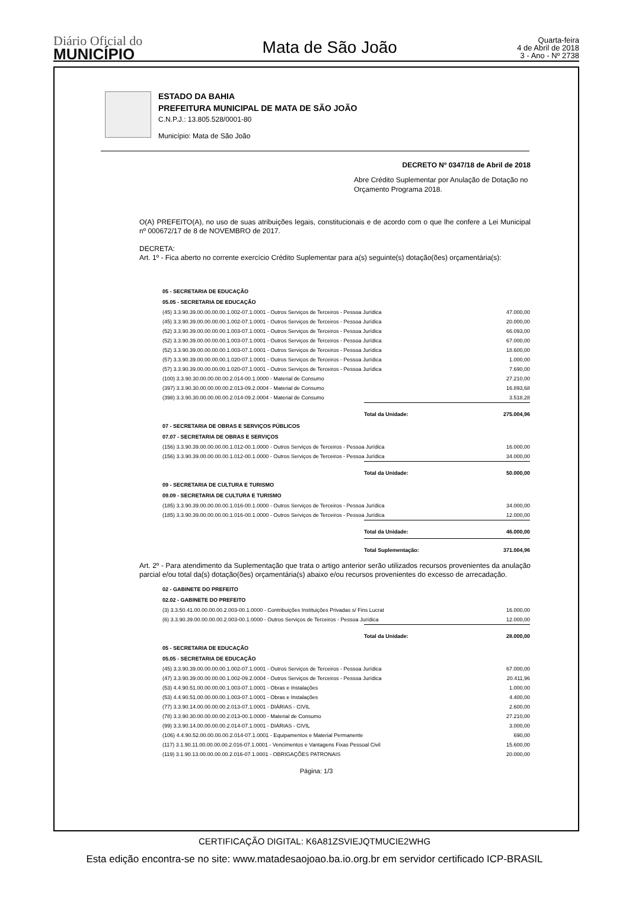Diário Oficial do
MUNICÍPIO
Mata de São João
Quarta-feira
4 de Abril de 2018
3 - Ano - Nº 2738
ESTADO DA BAHIA
PREFEITURA MUNICIPAL DE MATA DE SÃO JOÃO
C.N.P.J.: 13.805.528/0001-80
Município: Mata de São João
DECRETO Nº 0347/18 de Abril de 2018
Abre Crédito Suplementar por Anulação de Dotação no Orçamento Programa 2018.
O(A) PREFEITO(A), no uso de suas atribuições legais, constitucionais e de acordo com o que lhe confere a Lei Municipal nº 000672/17 de 8 de NOVEMBRO de 2017.
DECRETA:
Art. 1º - Fica aberto no corrente exercício Crédito Suplementar para a(s) seguinte(s) dotação(ões) orçamentária(s):
| 05 - SECRETARIA DE EDUCAÇÃO | | |
| 05.05 - SECRETARIA DE EDUCAÇÃO | | |
| (45) 3.3.90.39.00.00.00.00.1.002-07.1.0001 - Outros Serviços de Terceiros - Pessoa Jurídica | | 47.000,00 |
| (45) 3.3.90.39.00.00.00.00.1.002-07.1.0001 - Outros Serviços de Terceiros - Pessoa Jurídica | | 20.000,00 |
| (52) 3.3.90.39.00.00.00.00.1.003-07.1.0001 - Outros Serviços de Terceiros - Pessoa Jurídica | | 66.093,00 |
| (52) 3.3.90.39.00.00.00.00.1.003-07.1.0001 - Outros Serviços de Terceiros - Pessoa Jurídica | | 67.000,00 |
| (52) 3.3.90.39.00.00.00.00.1.003-07.1.0001 - Outros Serviços de Terceiros - Pessoa Jurídica | | 18.600,00 |
| (57) 3.3.90.39.00.00.00.00.1.020-07.1.0001 - Outros Serviços de Terceiros - Pessoa Jurídica | | 1.000,00 |
| (57) 3.3.90.39.00.00.00.00.1.020-07.1.0001 - Outros Serviços de Terceiros - Pessoa Jurídica | | 7.690,00 |
| (100) 3.3.90.30.00.00.00.00.2.014-00.1.0000 - Material de Consumo | | 27.210,00 |
| (397) 3.3.90.30.00.00.00.00.2.013-09.2.0004 - Material de Consumo | | 16.893,68 |
| (398) 3.3.90.30.00.00.00.00.2.014-09.2.0004 - Material de Consumo | | 3.518,28 |
| | Total da Unidade: | 275.004,96 |
| 07 - SECRETARIA DE OBRAS E SERVIÇOS PÚBLICOS | | |
| 07.07 - SECRETARIA DE OBRAS E SERVIÇOS | | |
| (156) 3.3.90.39.00.00.00.00.1.012-00.1.0000 - Outros Serviços de Terceiros - Pessoa Jurídica | | 16.000,00 |
| (156) 3.3.90.39.00.00.00.00.1.012-00.1.0000 - Outros Serviços de Terceiros - Pessoa Jurídica | | 34.000,00 |
| | Total da Unidade: | 50.000,00 |
| 09 - SECRETARIA DE CULTURA E TURISMO | | |
| 09.09 - SECRETARIA DE CULTURA E TURISMO | | |
| (185) 3.3.90.39.00.00.00.00.1.016-00.1.0000 - Outros Serviços de Terceiros - Pessoa Jurídica | | 34.000,00 |
| (185) 3.3.90.39.00.00.00.00.1.016-00.1.0000 - Outros Serviços de Terceiros - Pessoa Jurídica | | 12.000,00 |
| | Total da Unidade: | 46.000,00 |
| | Total Suplementação: | 371.004,96 |
Art. 2º - Para atendimento da Suplementação que trata o artigo anterior serão utilizados recursos provenientes da anulação parcial e/ou total da(s) dotação(ões) orçamentária(s) abaixo e/ou recursos provenientes do excesso de arrecadação.
| 02 - GABINETE DO PREFEITO | | |
| 02.02 - GABINETE DO PREFEITO | | |
| (3) 3.3.50.41.00.00.00.00.2.003-00.1.0000 - Contribuições Instituições Privadas s/ Fins Lucrat | | 16.000,00 |
| (6) 3.3.90.39.00.00.00.00.2.003-00.1.0000 - Outros Serviços de Terceiros - Pessoa Jurídica | | 12.000,00 |
| | Total da Unidade: | 28.000,00 |
| 05 - SECRETARIA DE EDUCAÇÃO | | |
| 05.05 - SECRETARIA DE EDUCAÇÃO | | |
| (45) 3.3.90.39.00.00.00.00.1.002-07.1.0001 - Outros Serviços de Terceiros - Pessoa Jurídica | | 67.000,00 |
| (47) 3.3.90.39.00.00.00.00.1.002-09.2.0004 - Outros Serviços de Terceiros - Pessoa Jurídica | | 20.411,96 |
| (53) 4.4.90.51.00.00.00.00.1.003-07.1.0001 - Obras e Instalações | | 1.000,00 |
| (53) 4.4.90.51.00.00.00.00.1.003-07.1.0001 - Obras e Instalações | | 4.400,00 |
| (77) 3.3.90.14.00.00.00.00.2.013-07.1.0001 - DIÁRIAS - CIVIL | | 2.600,00 |
| (78) 3.3.90.30.00.00.00.00.2.013-00.1.0000 - Material de Consumo | | 27.210,00 |
| (99) 3.3.90.14.00.00.00.00.2.014-07.1.0001 - DIÁRIAS - CIVIL | | 3.000,00 |
| (106) 4.4.90.52.00.00.00.00.2.014-07.1.0001 - Equipamentos e Material Permanente | | 690,00 |
| (117) 3.1.90.11.00.00.00.00.2.016-07.1.0001 - Vencimentos e Vantagens Fixas Pessoal Civil | | 15.600,00 |
| (119) 3.1.90.13.00.00.00.00.2.016-07.1.0001 - OBRIGAÇÕES PATRONAIS | | 20.000,00 |
Página: 1/3
CERTIFICAÇÃO DIGITAL: K6A81ZSVIEJQTMUCIE2WHG
Esta edição encontra-se no site: www.matadesaojoao.ba.io.org.br em servidor certificado ICP-BRASIL